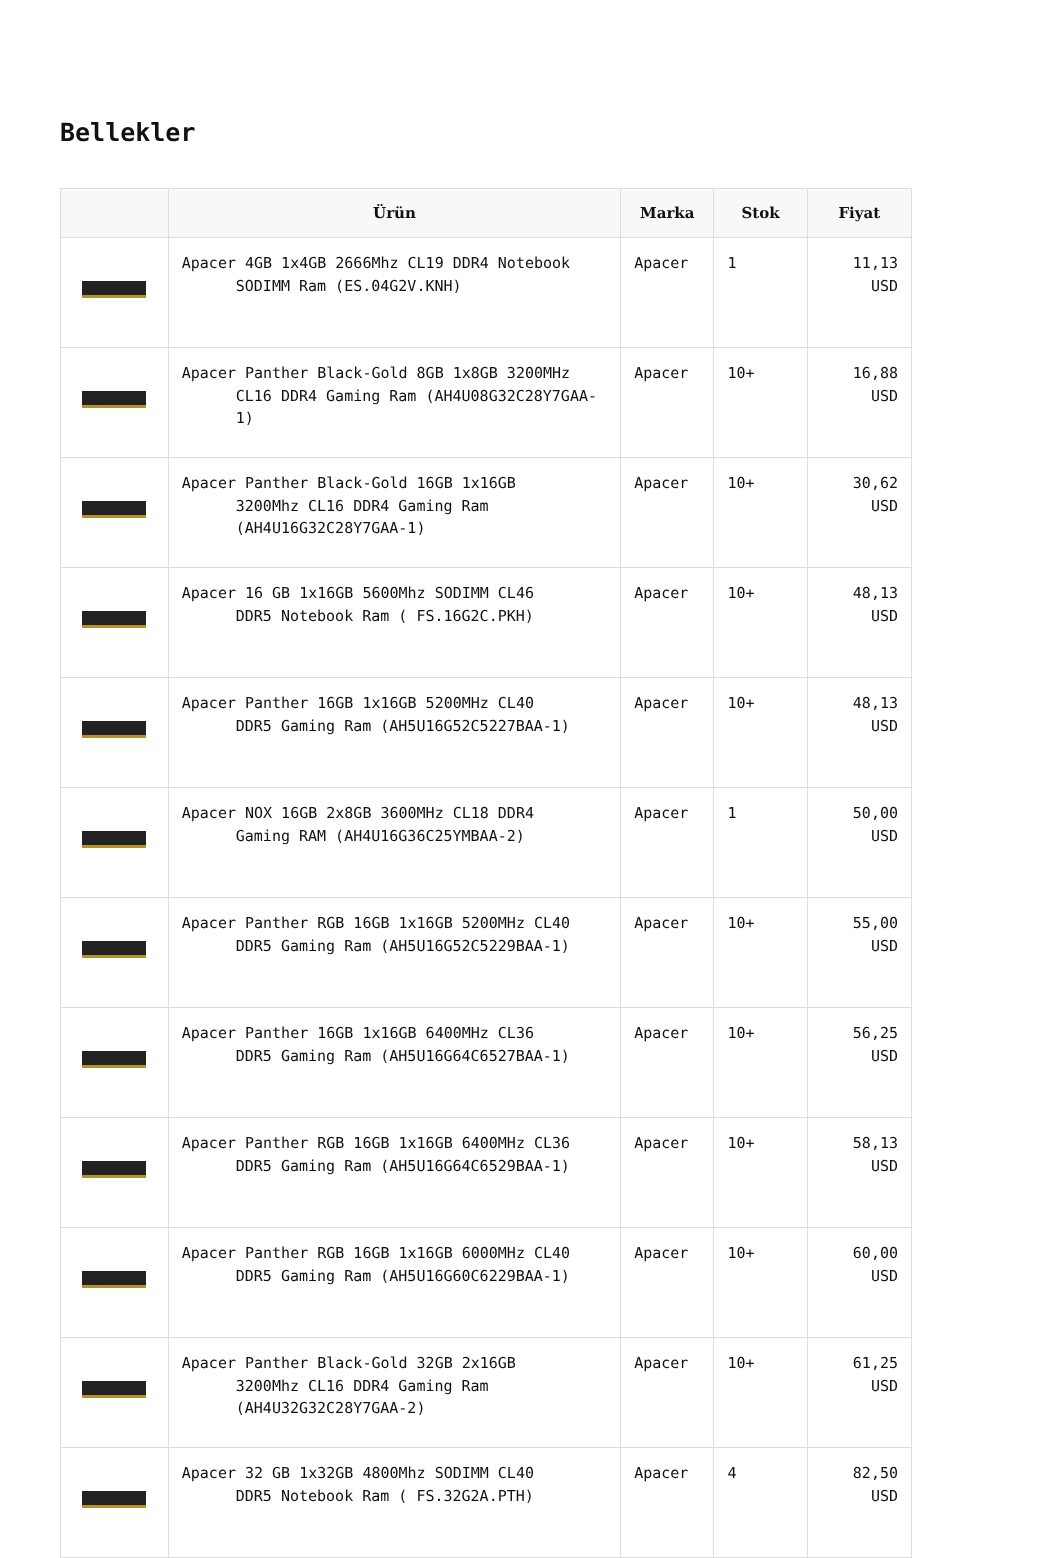Bellekler
| | Ürün | Marka | Stok | Fiyat |
| --- | --- | --- | --- | --- |
| | Apacer 4GB 1x4GB 2666Mhz CL19 DDR4 Notebook SODIMM Ram (ES.04G2V.KNH) | Apacer | 1 | 11,13 USD |
| | Apacer Panther Black-Gold 8GB 1x8GB 3200MHz CL16 DDR4 Gaming Ram (AH4U08G32C28Y7GAA-1) | Apacer | 10+ | 16,88 USD |
| | Apacer Panther Black-Gold 16GB 1x16GB 3200Mhz CL16 DDR4 Gaming Ram (AH4U16G32C28Y7GAA-1) | Apacer | 10+ | 30,62 USD |
| | Apacer 16 GB 1x16GB 5600Mhz SODIMM CL46 DDR5 Notebook Ram ( FS.16G2C.PKH) | Apacer | 10+ | 48,13 USD |
| | Apacer Panther 16GB 1x16GB 5200MHz CL40 DDR5 Gaming Ram (AH5U16G52C5227BAA-1) | Apacer | 10+ | 48,13 USD |
| | Apacer NOX 16GB 2x8GB 3600MHz CL18 DDR4 Gaming RAM (AH4U16G36C25YMBAA-2) | Apacer | 1 | 50,00 USD |
| | Apacer Panther RGB 16GB 1x16GB 5200MHz CL40 DDR5 Gaming Ram (AH5U16G52C5229BAA-1) | Apacer | 10+ | 55,00 USD |
| | Apacer Panther 16GB 1x16GB 6400MHz CL36 DDR5 Gaming Ram (AH5U16G64C6527BAA-1) | Apacer | 10+ | 56,25 USD |
| | Apacer Panther RGB 16GB 1x16GB 6400MHz CL36 DDR5 Gaming Ram (AH5U16G64C6529BAA-1) | Apacer | 10+ | 58,13 USD |
| | Apacer Panther RGB 16GB 1x16GB 6000MHz CL40 DDR5 Gaming Ram (AH5U16G60C6229BAA-1) | Apacer | 10+ | 60,00 USD |
| | Apacer Panther Black-Gold 32GB 2x16GB 3200Mhz CL16 DDR4 Gaming Ram (AH4U32G32C28Y7GAA-2) | Apacer | 10+ | 61,25 USD |
| | Apacer 32 GB 1x32GB 4800Mhz SODIMM CL40 DDR5 Notebook Ram ( FS.32G2A.PTH) | Apacer | 4 | 82,50 USD |